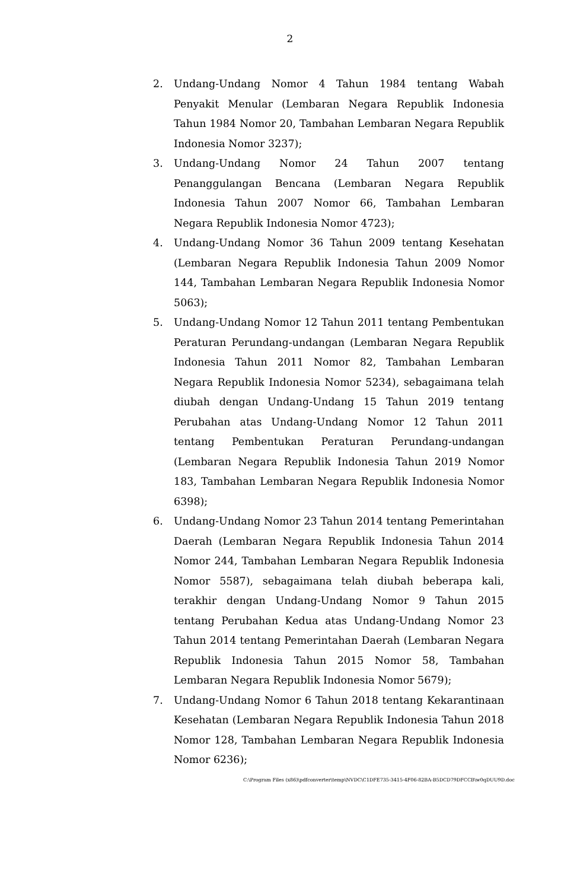2
2. Undang-Undang Nomor 4 Tahun 1984 tentang Wabah Penyakit Menular (Lembaran Negara Republik Indonesia Tahun 1984 Nomor 20, Tambahan Lembaran Negara Republik Indonesia Nomor 3237);
3. Undang-Undang Nomor 24 Tahun 2007 tentang Penanggulangan Bencana (Lembaran Negara Republik Indonesia Tahun 2007 Nomor 66, Tambahan Lembaran Negara Republik Indonesia Nomor 4723);
4. Undang-Undang Nomor 36 Tahun 2009 tentang Kesehatan (Lembaran Negara Republik Indonesia Tahun 2009 Nomor 144, Tambahan Lembaran Negara Republik Indonesia Nomor 5063);
5. Undang-Undang Nomor 12 Tahun 2011 tentang Pembentukan Peraturan Perundang-undangan (Lembaran Negara Republik Indonesia Tahun 2011 Nomor 82, Tambahan Lembaran Negara Republik Indonesia Nomor 5234), sebagaimana telah diubah dengan Undang-Undang 15 Tahun 2019 tentang Perubahan atas Undang-Undang Nomor 12 Tahun 2011 tentang Pembentukan Peraturan Perundang-undangan (Lembaran Negara Republik Indonesia Tahun 2019 Nomor 183, Tambahan Lembaran Negara Republik Indonesia Nomor 6398);
6. Undang-Undang Nomor 23 Tahun 2014 tentang Pemerintahan Daerah (Lembaran Negara Republik Indonesia Tahun 2014 Nomor 244, Tambahan Lembaran Negara Republik Indonesia Nomor 5587), sebagaimana telah diubah beberapa kali, terakhir dengan Undang-Undang Nomor 9 Tahun 2015 tentang Perubahan Kedua atas Undang-Undang Nomor 23 Tahun 2014 tentang Pemerintahan Daerah (Lembaran Negara Republik Indonesia Tahun 2015 Nomor 58, Tambahan Lembaran Negara Republik Indonesia Nomor 5679);
7. Undang-Undang Nomor 6 Tahun 2018 tentang Kekarantinaan Kesehatan (Lembaran Negara Republik Indonesia Tahun 2018 Nomor 128, Tambahan Lembaran Negara Republik Indonesia Nomor 6236);
C:\Program Files (x86)\pdfconverter\temp\NVDC\C1DFE735-3415-4F06-82BA-B5DCD79DFCCB\w0qDUU9D.doc